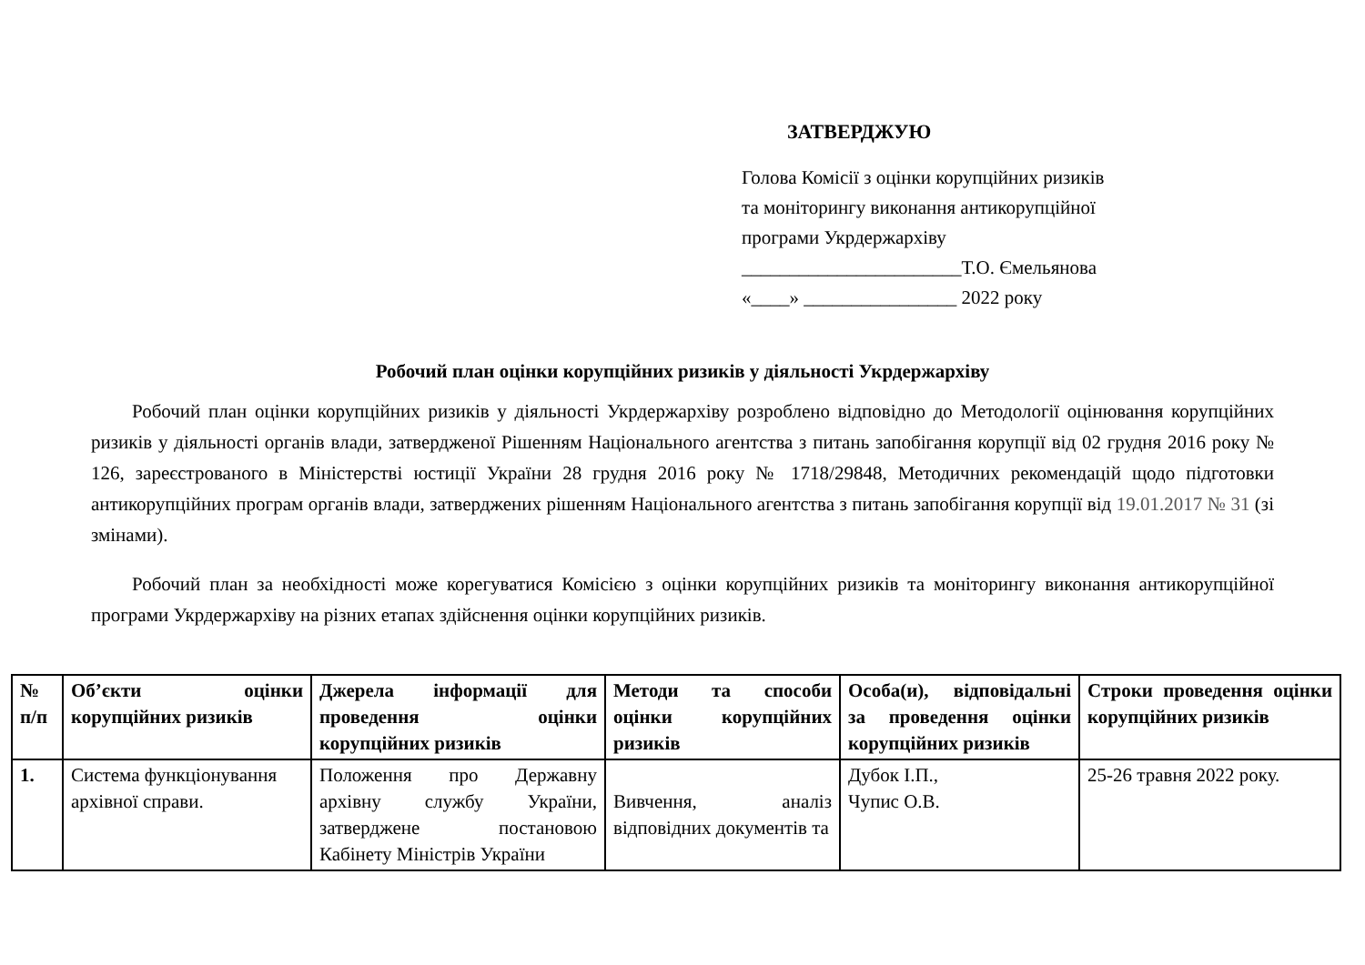ЗАТВЕРДЖУЮ
Голова Комісії з оцінки корупційних ризиків
та моніторингу виконання антикорупційної
програми Укрдержархіву
_______________________Т.О. Ємельянова
«____» ________________ 2022 року
Робочий план оцінки корупційних ризиків у діяльності Укрдержархіву
Робочий план оцінки корупційних ризиків у діяльності Укрдержархіву розроблено відповідно до Методології оцінювання корупційних ризиків у діяльності органів влади, затвердженої Рішенням Національного агентства з питань запобігання корупції від 02 грудня 2016 року № 126, зареєстрованого в Міністерстві юстиції України 28 грудня 2016 року № 1718/29848, Методичних рекомендацій щодо підготовки антикорупційних програм органів влади, затверджених рішенням Національного агентства з питань запобігання корупції від 19.01.2017 № 31 (зі змінами).
Робочий план за необхідності може корегуватися Комісією з оцінки корупційних ризиків та моніторингу виконання антикорупційної програми Укрдержархіву на різних етапах здійснення оцінки корупційних ризиків.
| № п/п | Об’єкти оцінки корупційних ризиків | Джерела інформації для проведення оцінки корупційних ризиків | Методи та способи оцінки корупційних ризиків | Особа(и), відповідальні за проведення оцінки корупційних ризиків | Строки проведення оцінки корупційних ризиків |
| --- | --- | --- | --- | --- | --- |
| 1. | Система функціонування архівної справи. | Положення про Державну архівну службу України, затверджене постановою Кабінету Міністрів України | Вивчення, аналіз відповідних документів та | Дубок І.П., Чупис О.В. | 25-26 травня 2022 року. |